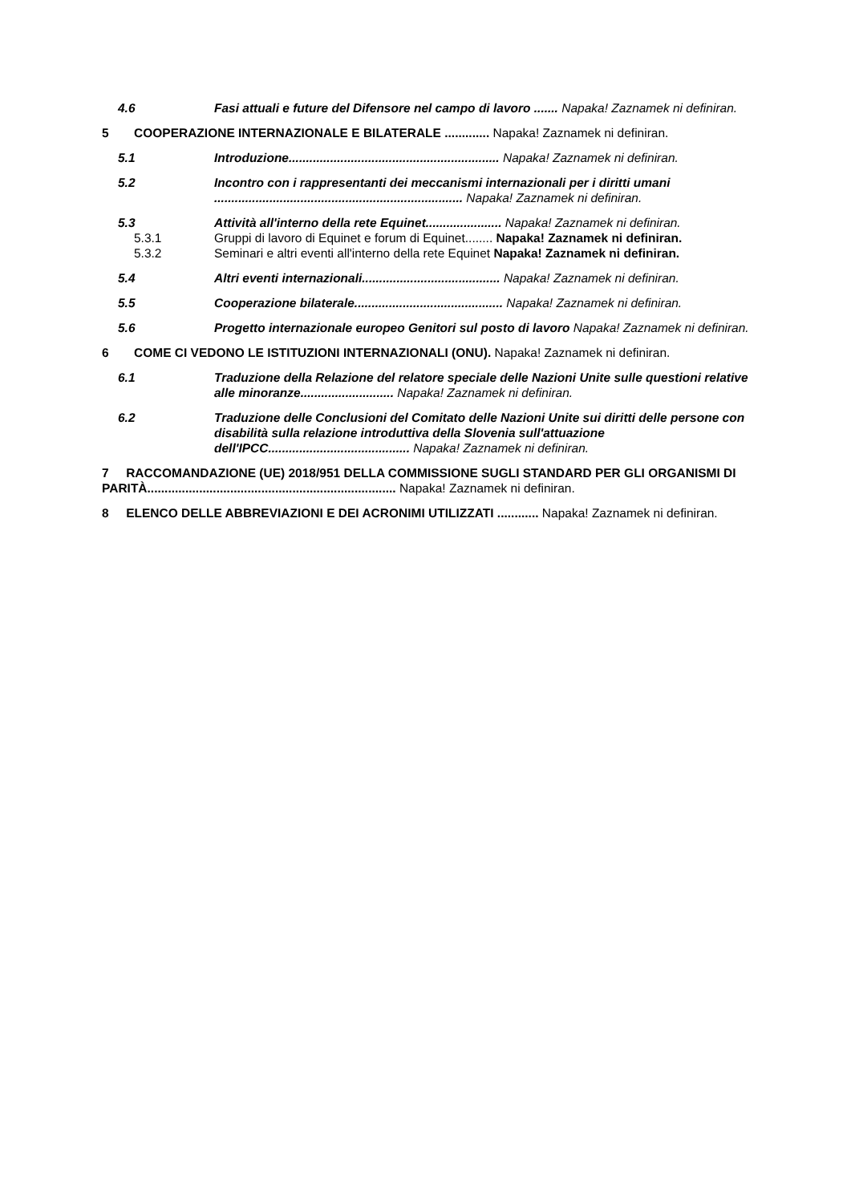4.6 Fasi attuali e future del Difensore nel campo di lavoro ....... Napaka! Zaznamek ni definiran.
5 COOPERAZIONE INTERNAZIONALE E BILATERALE ............. Napaka! Zaznamek ni definiran.
5.1 Introduzione............................................................. Napaka! Zaznamek ni definiran.
5.2 Incontro con i rappresentanti dei meccanismi internazionali per i diritti umani ........................................................................ Napaka! Zaznamek ni definiran.
5.3 Attività all'interno della rete Equinet...................... Napaka! Zaznamek ni definiran.
5.3.1 Gruppi di lavoro di Equinet e forum di Equinet........ Napaka! Zaznamek ni definiran.
5.3.2 Seminari e altri eventi all'interno della rete Equinet Napaka! Zaznamek ni definiran.
5.4 Altri eventi internazionali........................................ Napaka! Zaznamek ni definiran.
5.5 Cooperazione bilaterale........................................... Napaka! Zaznamek ni definiran.
5.6 Progetto internazionale europeo Genitori sul posto di lavoro Napaka! Zaznamek ni definiran.
6 COME CI VEDONO LE ISTITUZIONI INTERNAZIONALI (ONU). Napaka! Zaznamek ni definiran.
6.1 Traduzione della Relazione del relatore speciale delle Nazioni Unite sulle questioni relative alle minoranze........................... Napaka! Zaznamek ni definiran.
6.2 Traduzione delle Conclusioni del Comitato delle Nazioni Unite sui diritti delle persone con disabilità sulla relazione introduttiva della Slovenia sull'attuazione dell'IPCC......................................... Napaka! Zaznamek ni definiran.
7 RACCOMANDAZIONE (UE) 2018/951 DELLA COMMISSIONE SUGLI STANDARD PER GLI ORGANISMI DI PARITÀ........................................................................ Napaka! Zaznamek ni definiran.
8 ELENCO DELLE ABBREVIAZIONI E DEI ACRONIMI UTILIZZATI ............ Napaka! Zaznamek ni definiran.